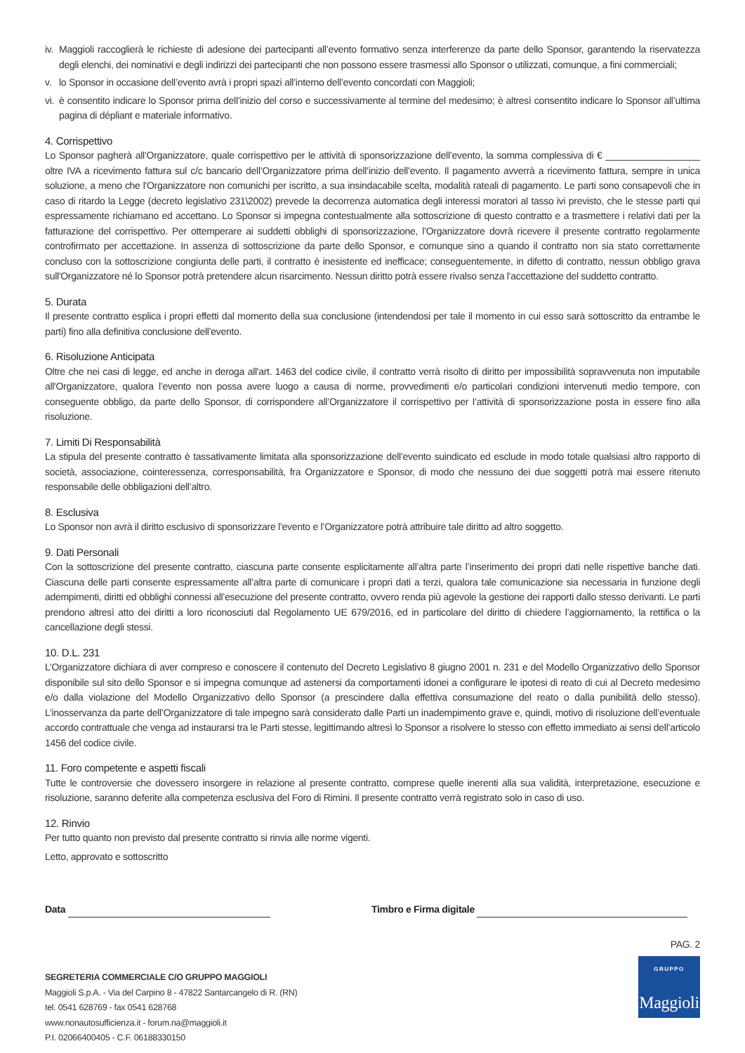iv.
Maggioli raccoglierà le richieste di adesione dei partecipanti all’evento formativo senza interferenze da parte dello Sponsor, garantendo la riservatezza degli elenchi, dei nominativi e degli indirizzi dei partecipanti che non possono essere trasmessi allo Sponsor o utilizzati, comunque, a fini commerciali;
v. lo Sponsor in occasione dell’evento avrà i propri spazi all’interno dell’evento concordati con Maggioli;
vi.
è consentito indicare lo Sponsor prima dell’inizio del corso e successivamente al termine del medesimo; è altresì consentito indicare lo Sponsor all’ultima pagina di dépliant e materiale informativo.
4. Corrispettivo
Lo Sponsor pagherà all’Organizzatore, quale corrispettivo per le attività di sponsorizzazione dell’evento, la somma complessiva di € __________________ oltre IVA a ricevimento fattura sul c/c bancario dell’Organizzatore prima dell’inizio dell’evento. Il pagamento avverrà a ricevimento fattura, sempre in unica soluzione, a meno che l'Organizzatore non comunichi per iscritto, a sua insindacabile scelta, modalità rateali di pagamento. Le parti sono consapevoli che in caso di ritardo la Legge (decreto legislativo 231\2002) prevede la decorrenza automatica degli interessi moratori al tasso ivi previsto, che le stesse parti qui espressamente richiamano ed accettano. Lo Sponsor si impegna contestualmente alla sottoscrizione di questo contratto e a trasmettere i relativi dati per la fatturazione del corrispettivo. Per ottemperare ai suddetti obblighi di sponsorizzazione, l’Organizzatore dovrà ricevere il presente contratto regolarmente controfirmato per accettazione. In assenza di sottoscrizione da parte dello Sponsor, e comunque sino a quando il contratto non sia stato correttamente concluso con la sottoscrizione congiunta delle parti, il contratto è inesistente ed inefficace; conseguentemente, in difetto di contratto, nessun obbligo grava sull'Organizzatore né lo Sponsor potrà pretendere alcun risarcimento. Nessun diritto potrà essere rivalso senza l’accettazione del suddetto contratto.
5. Durata
Il presente contratto esplica i propri effetti dal momento della sua conclusione (intendendosi per tale il momento in cui esso sarà sottoscritto da entrambe le parti) fino alla definitiva conclusione dell’evento.
6. Risoluzione Anticipata
Oltre che nei casi di legge, ed anche in deroga all'art. 1463 del codice civile, il contratto verrà risolto di diritto per impossibilità sopravvenuta non imputabile all'Organizzatore, qualora l’evento non possa avere luogo a causa di norme, provvedimenti e/o particolari condizioni intervenuti medio tempore, con conseguente obbligo, da parte dello Sponsor, di corrispondere all’Organizzatore il corrispettivo per l’attività di sponsorizzazione posta in essere fino alla risoluzione.
7. Limiti Di Responsabilità
La stipula del presente contratto è tassativamente limitata alla sponsorizzazione dell’evento suindicato ed esclude in modo totale qualsiasi altro rapporto di società, associazione, cointeressenza, corresponsabilità, fra Organizzatore e Sponsor, di modo che nessuno dei due soggetti potrà mai essere ritenuto responsabile delle obbligazioni dell’altro.
8. Esclusiva
Lo Sponsor non avrà il diritto esclusivo di sponsorizzare l’evento e l’Organizzatore potrà attribuire tale diritto ad altro soggetto.
9. Dati Personali
Con la sottoscrizione del presente contratto, ciascuna parte consente esplicitamente all’altra parte l’inserimento dei propri dati nelle rispettive banche dati. Ciascuna delle parti consente espressamente all’altra parte di comunicare i propri dati a terzi, qualora tale comunicazione sia necessaria in funzione degli adempimenti, diritti ed obblighi connessi all’esecuzione del presente contratto, ovvero renda più agevole la gestione dei rapporti dallo stesso derivanti. Le parti prendono altresì atto dei diritti a loro riconosciuti dal Regolamento UE 679/2016, ed in particolare del diritto di chiedere l’aggiornamento, la rettifica o la cancellazione degli stessi.
10. D.L. 231
L’Organizzatore dichiara di aver compreso e conoscere il contenuto del Decreto Legislativo 8 giugno 2001 n. 231 e del Modello Organizzativo dello Sponsor disponibile sul sito dello Sponsor e si impegna comunque ad astenersi da comportamenti idonei a configurare le ipotesi di reato di cui al Decreto medesimo e/o dalla violazione del Modello Organizzativo dello Sponsor (a prescindere dalla effettiva consumazione del reato o dalla punibilità dello stesso). L’inosservanza da parte dell’Organizzatore di tale impegno sarà considerato dalle Parti un inadempimento grave e, quindi, motivo di risoluzione dell’eventuale accordo contrattuale che venga ad instaurarsi tra le Parti stesse, legittimando altresì lo Sponsor a risolvere lo stesso con effetto immediato ai sensi dell’articolo 1456 del codice civile.
11. Foro competente e aspetti fiscali
Tutte le controversie che dovessero insorgere in relazione al presente contratto, comprese quelle inerenti alla sua validità, interpretazione, esecuzione e risoluzione, saranno deferite alla competenza esclusiva del Foro di Rimini. Il presente contratto verrà registrato solo in caso di uso.
12. Rinvio
Per tutto quanto non previsto dal presente contratto si rinvia alle norme vigenti.
Letto, approvato e sottoscritto
Data Timbro e Firma digitale
PAG. 2
SEGRETERIA COMMERCIALE C/O GRUPPO MAGGIOLI
Maggioli S.p.A. - Via del Carpino 8 - 47822 Santarcangelo di R. (RN)
tel. 0541 628769 - fax 0541 628768
www.nonautosufficienza.it - forum.na@maggioli.it
P.I. 02066400405 - C.F. 06188330150
GRUPPO
Maggioli